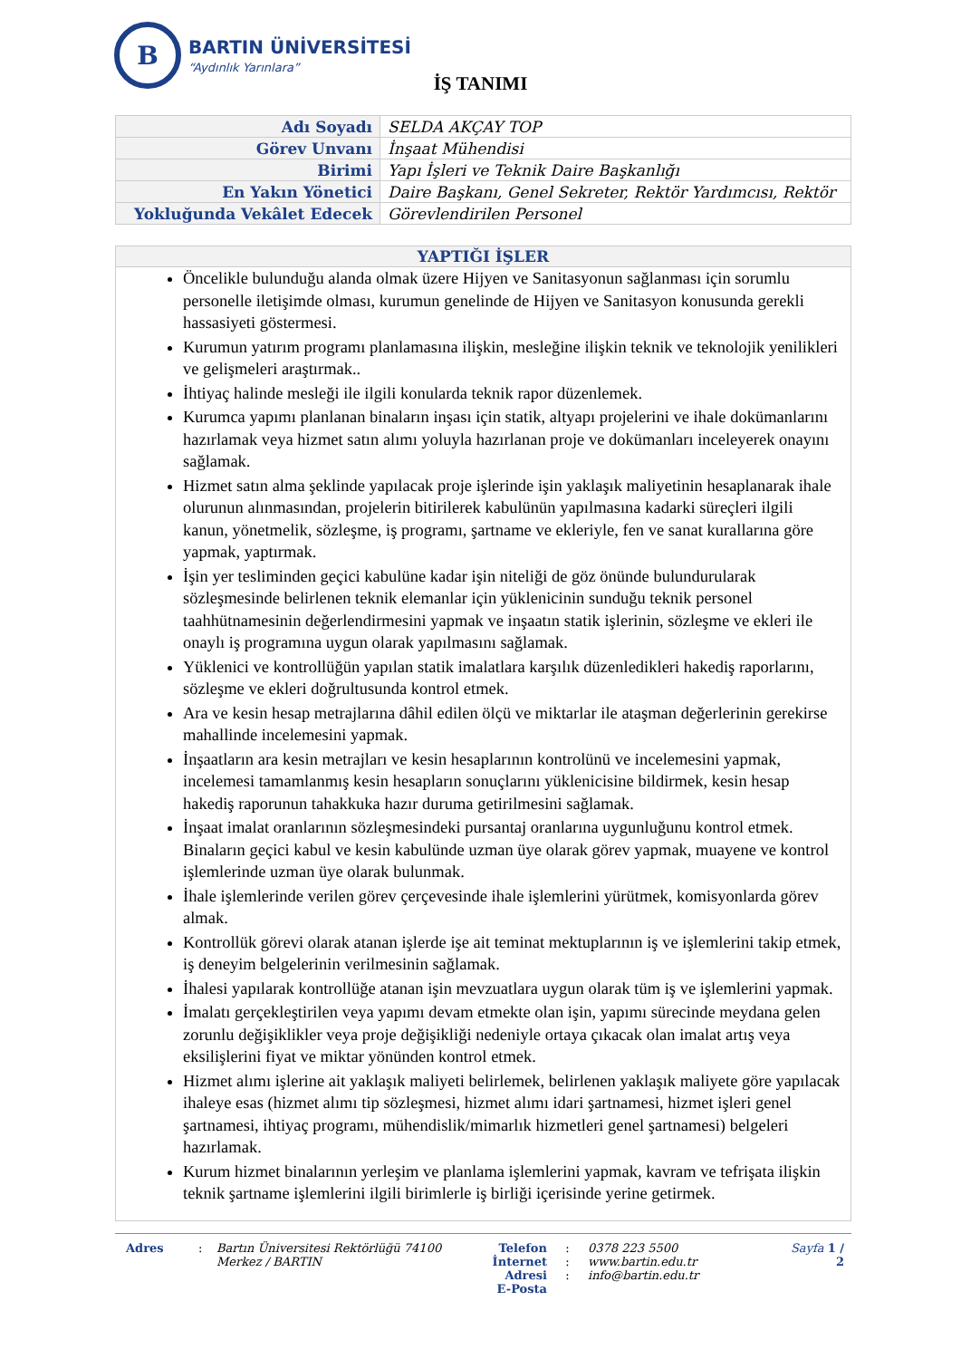B
BARTIN ÜNİVERSİTESİ
“Aydınlık Yarınlara”
İŞ TANIMI
| Adı Soyadı | SELDA AKÇAY TOP |
| Görev Unvanı | İnşaat Mühendisi |
| Birimi | Yapı İşleri ve Teknik Daire Başkanlığı |
| En Yakın Yönetici | Daire Başkanı, Genel Sekreter, Rektör Yardımcısı, Rektör |
| Yokluğunda Vekâlet Edecek | Görevlendirilen Personel |
YAPTIĞI İŞLER
Öncelikle bulunduğu alanda olmak üzere Hijyen ve Sanitasyonun sağlanması için sorumlu personelle iletişimde olması, kurumun genelinde de Hijyen ve Sanitasyon konusunda gerekli hassasiyeti göstermesi.
Kurumun yatırım programı planlamasına ilişkin, mesleğine ilişkin teknik ve teknolojik yenilikleri ve gelişmeleri araştırmak..
İhtiyaç halinde mesleği ile ilgili konularda teknik rapor düzenlemek.
Kurumca yapımı planlanan binaların inşası için statik, altyapı projelerini ve ihale dokümanlarını hazırlamak veya hizmet satın alımı yoluyla hazırlanan proje ve dokümanları inceleyerek onayını sağlamak.
Hizmet satın alma şeklinde yapılacak proje işlerinde işin yaklaşık maliyetinin hesaplanarak ihale olurunun alınmasından, projelerin bitirilerek kabulünün yapılmasına kadarki süreçleri ilgili kanun, yönetmelik, sözleşme, iş programı, şartname ve ekleriyle, fen ve sanat kurallarına göre yapmak, yaptırmak.
İşin yer tesliminden geçici kabulüne kadar işin niteliği de göz önünde bulundurularak sözleşmesinde belirlenen teknik elemanlar için yüklenicinin sunduğu teknik personel taahhütnamesinin değerlendirmesini yapmak ve inşaatın statik işlerinin, sözleşme ve ekleri ile onaylı iş programına uygun olarak yapılmasını sağlamak.
Yüklenici ve kontrollüğün yapılan statik imalatlara karşılık düzenledikleri hakediş raporlarını, sözleşme ve ekleri doğrultusunda kontrol etmek.
Ara ve kesin hesap metrajlarına dâhil edilen ölçü ve miktarlar ile ataşman değerlerinin gerekirse mahallinde incelemesini yapmak.
İnşaatların ara kesin metrajları ve kesin hesaplarının kontrolünü ve incelemesini yapmak, incelemesi tamamlanmış kesin hesapların sonuçlarını yüklenicisine bildirmek, kesin hesap hakediş raporunun tahakkuka hazır duruma getirilmesini sağlamak.
İnşaat imalat oranlarının sözleşmesindeki pursantaj oranlarına uygunluğunu kontrol etmek. Binaların geçici kabul ve kesin kabulünde uzman üye olarak görev yapmak, muayene ve kontrol işlemlerinde uzman üye olarak bulunmak.
İhale işlemlerinde verilen görev çerçevesinde ihale işlemlerini yürütmek, komisyonlarda görev almak.
Kontrollük görevi olarak atanan işlerde işe ait teminat mektuplarının iş ve işlemlerini takip etmek, iş deneyim belgelerinin verilmesinin sağlamak.
İhalesi yapılarak kontrollüğe atanan işin mevzuatlara uygun olarak tüm iş ve işlemlerini yapmak.
İmalatı gerçekleştirilen veya yapımı devam etmekte olan işin, yapımı sürecinde meydana gelen zorunlu değişiklikler veya proje değişikliği nedeniyle ortaya çıkacak olan imalat artış veya eksilişlerini fiyat ve miktar yönünden kontrol etmek.
Hizmet alımı işlerine ait yaklaşık maliyeti belirlemek, belirlenen yaklaşık maliyete göre yapılacak ihaleye esas (hizmet alımı tip sözleşmesi, hizmet alımı idari şartnamesi, hizmet işleri genel şartnamesi, ihtiyaç programı, mühendislik/mimarlık hizmetleri genel şartnamesi) belgeleri hazırlamak.
Kurum hizmet binalarının yerleşim ve planlama işlemlerini yapmak, kavram ve tefrişata ilişkin teknik şartname işlemlerini ilgili birimlerle iş birliği içerisinde yerine getirmek.
Adres : Bartın Üniversitesi Rektörlüğü 74100
Merkez / BARTIN
Telefon
İnternet Adresi
E-Posta
:
:
:
0378 223 5500
www.bartin.edu.tr
info@bartin.edu.tr
Sayfa 1 / 2